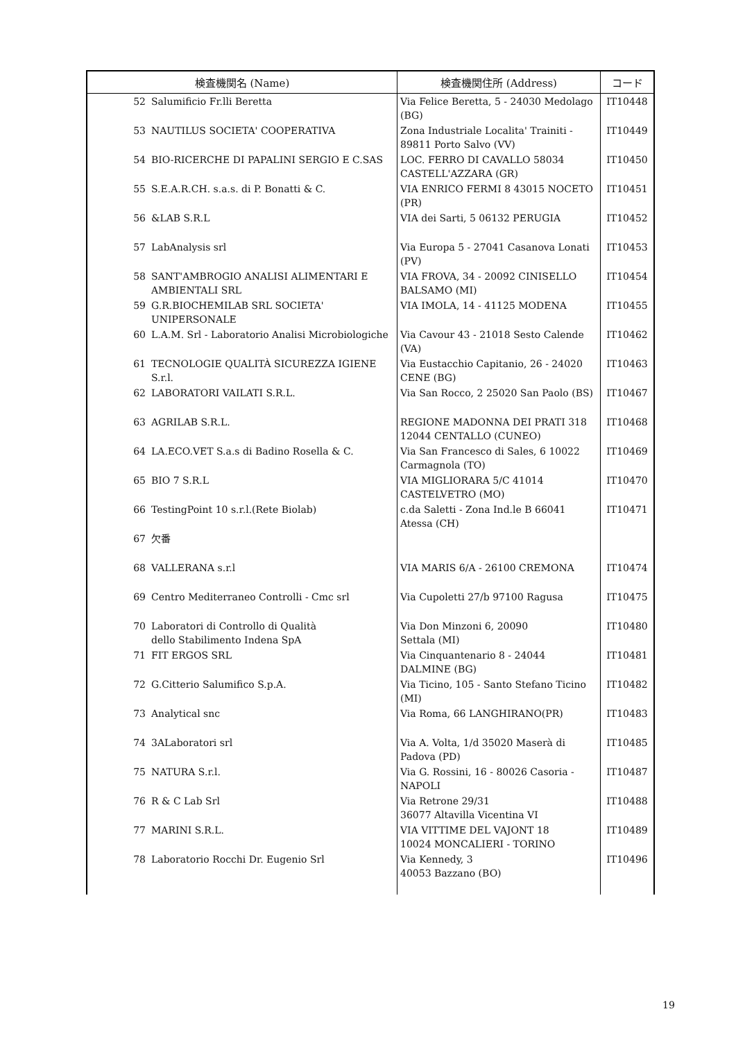| 検査機関名 (Name) | | 検査機関住所 (Address) | コード |
| --- | --- | --- | --- |
| 52 | Salumificio Fr.lli Beretta | Via Felice Beretta, 5 - 24030 Medolago (BG) | IT10448 |
| 53 | NAUTILUS SOCIETA' COOPERATIVA | Zona Industriale Localita' Trainiti - 89811 Porto Salvo (VV) | IT10449 |
| 54 | BIO-RICERCHE DI PAPALINI SERGIO E C.SAS | LOC. FERRO DI CAVALLO 58034 CASTELL'AZZARA (GR) | IT10450 |
| 55 | S.E.A.R.CH. s.a.s. di P. Bonatti & C. | VIA ENRICO FERMI 8 43015 NOCETO (PR) | IT10451 |
| 56 | &LAB S.R.L | VIA dei Sarti, 5 06132 PERUGIA | IT10452 |
| 57 | LabAnalysis srl | Via Europa 5 - 27041 Casanova Lonati (PV) | IT10453 |
| 58 | SANT'AMBROGIO ANALISI ALIMENTARI E AMBIENTALI SRL | VIA FROVA, 34 - 20092 CINISELLO BALSAMO (MI) | IT10454 |
| 59 | G.R.BIOCHEMILAB SRL SOCIETA' UNIPERSONALE | VIA IMOLA, 14 - 41125 MODENA | IT10455 |
| 60 | L.A.M. Srl - Laboratorio Analisi Microbiologiche | Via Cavour 43 - 21018 Sesto Calende (VA) | IT10462 |
| 61 | TECNOLOGIE QUALITÀ SICUREZZA IGIENE S.r.l. | Via Eustacchio Capitanio, 26 - 24020 CENE (BG) | IT10463 |
| 62 | LABORATORI VAILATI S.R.L. | Via San Rocco, 2 25020 San Paolo (BS) | IT10467 |
| 63 | AGRILAB S.R.L. | REGIONE MADONNA DEI PRATI 318 12044 CENTALLO (CUNEO) | IT10468 |
| 64 | LA.ECO.VET S.a.s di Badino Rosella & C. | Via San Francesco di Sales, 6 10022 Carmagnola (TO) | IT10469 |
| 65 | BIO 7 S.R.L | VIA MIGLIORARA 5/C 41014 CASTELVETRO (MO) | IT10470 |
| 66 | TestingPoint 10 s.r.l.(Rete Biolab) | c.da Saletti - Zona Ind.le B 66041 Atessa (CH) | IT10471 |
| 67 | 欠番 | | |
| 68 | VALLERANA s.r.l | VIA MARIS 6/A - 26100 CREMONA | IT10474 |
| 69 | Centro Mediterraneo Controlli - Cmc srl | Via Cupoletti 27/b 97100 Ragusa | IT10475 |
| 70 | Laboratori di Controllo di Qualità dello Stabilimento Indena SpA | Via Don Minzoni 6, 20090 Settala (MI) | IT10480 |
| 71 | FIT ERGOS SRL | Via Cinquantenario 8 - 24044 DALMINE (BG) | IT10481 |
| 72 | G.Citterio Salumifico S.p.A. | Via Ticino, 105 - Santo Stefano Ticino (MI) | IT10482 |
| 73 | Analytical snc | Via Roma, 66 LANGHIRANO(PR) | IT10483 |
| 74 | 3ALaboratori srl | Via A. Volta, 1/d 35020 Maserà di Padova (PD) | IT10485 |
| 75 | NATURA S.r.l. | Via G. Rossini, 16 - 80026 Casoria - NAPOLI | IT10487 |
| 76 | R & C Lab Srl | Via Retrone 29/31 36077 Altavilla Vicentina VI | IT10488 |
| 77 | MARINI S.R.L. | VIA VITTIME DEL VAJONT 18 10024 MONCALIERI - TORINO | IT10489 |
| 78 | Laboratorio Rocchi Dr. Eugenio Srl | Via Kennedy, 3 40053 Bazzano (BO) | IT10496 |
19